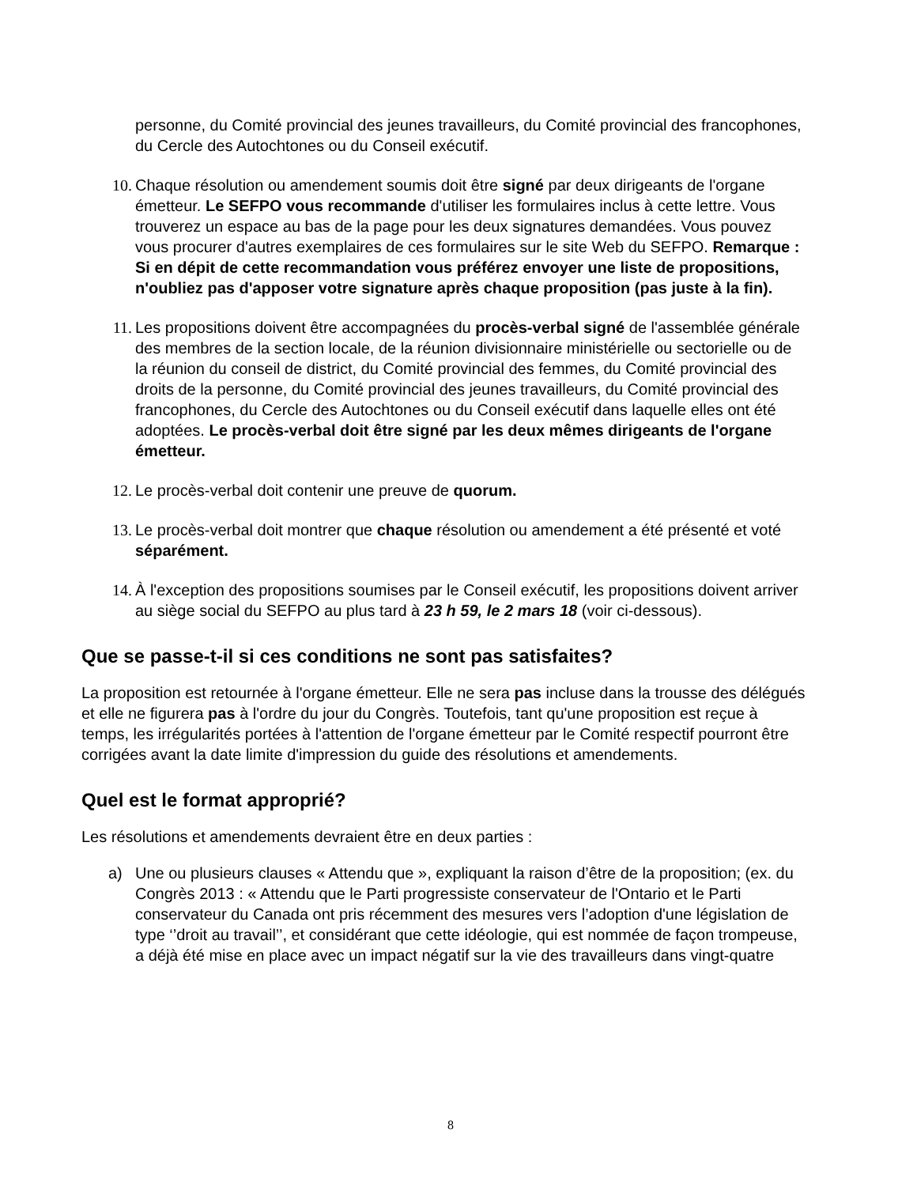personne, du Comité provincial des jeunes travailleurs, du Comité provincial des francophones, du Cercle des Autochtones ou du Conseil exécutif.
10. Chaque résolution ou amendement soumis doit être signé par deux dirigeants de l'organe émetteur. Le SEFPO vous recommande d'utiliser les formulaires inclus à cette lettre. Vous trouverez un espace au bas de la page pour les deux signatures demandées. Vous pouvez vous procurer d'autres exemplaires de ces formulaires sur le site Web du SEFPO. Remarque : Si en dépit de cette recommandation vous préférez envoyer une liste de propositions, n'oubliez pas d'apposer votre signature après chaque proposition (pas juste à la fin).
11. Les propositions doivent être accompagnées du procès-verbal signé de l'assemblée générale des membres de la section locale, de la réunion divisionnaire ministérielle ou sectorielle ou de la réunion du conseil de district, du Comité provincial des femmes, du Comité provincial des droits de la personne, du Comité provincial des jeunes travailleurs, du Comité provincial des francophones, du Cercle des Autochtones ou du Conseil exécutif dans laquelle elles ont été adoptées. Le procès-verbal doit être signé par les deux mêmes dirigeants de l'organe émetteur.
12. Le procès-verbal doit contenir une preuve de quorum.
13. Le procès-verbal doit montrer que chaque résolution ou amendement a été présenté et voté séparément.
14. À l'exception des propositions soumises par le Conseil exécutif, les propositions doivent arriver au siège social du SEFPO au plus tard à 23 h 59, le 2 mars 18 (voir ci-dessous).
Que se passe-t-il si ces conditions ne sont pas satisfaites?
La proposition est retournée à l'organe émetteur. Elle ne sera pas incluse dans la trousse des délégués et elle ne figurera pas à l'ordre du jour du Congrès. Toutefois, tant qu'une proposition est reçue à temps, les irrégularités portées à l'attention de l'organe émetteur par le Comité respectif pourront être corrigées avant la date limite d'impression du guide des résolutions et amendements.
Quel est le format approprié?
Les résolutions et amendements devraient être en deux parties :
a) Une ou plusieurs clauses « Attendu que », expliquant la raison d’être de la proposition; (ex. du Congrès 2013 : « Attendu que le Parti progressiste conservateur de l'Ontario et le Parti conservateur du Canada ont pris récemment des mesures vers l’adoption d'une législation de type ‘’droit au travail’’, et considérant que cette idéologie, qui est nommée de façon trompeuse, a déjà été mise en place avec un impact négatif sur la vie des travailleurs dans vingt-quatre
8